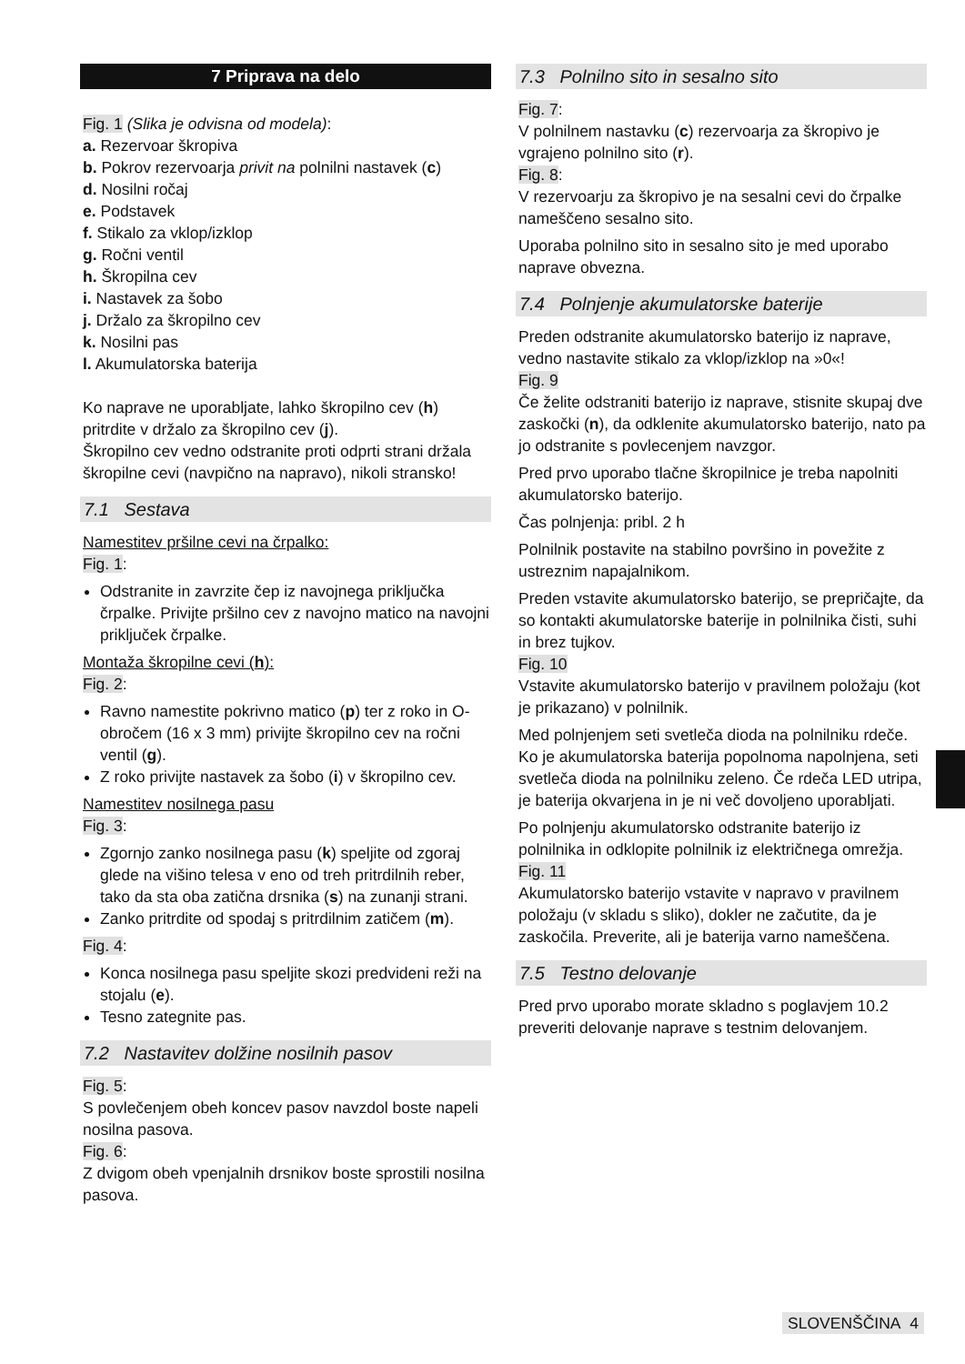7 Priprava na delo
Fig. 1 (Slika je odvisna od modela):
a. Rezervoar škropiva
b. Pokrov rezervoarja privit na polnilni nastavek (c)
d. Nosilni ročaj
e. Podstavek
f. Stikalo za vklop/izklop
g. Ročni ventil
h. Škropilna cev
i. Nastavek za šobo
j. Držalo za škropilno cev
k. Nosilni pas
l. Akumulatorska baterija
Ko naprave ne uporabljate, lahko škropilno cev (h) pritrdite v držalo za škropilno cev (j).
Škropilno cev vedno odstranite proti odprti strani držala škropilne cevi (navpično na napravo), nikoli stransko!
7.1 Sestava
Namestitev pršilne cevi na črpalko:
Fig. 1:
Odstranite in zavrzite čep iz navojnega priključka črpalke. Privijte pršilno cev z navojno matico na navojni priključek črpalke.
Montaža škropilne cevi (h):
Fig. 2:
Ravno namestite pokrivno matico (p) ter z roko in O-obročem (16 x 3 mm) privijte škropilno cev na ročni ventil (g).
Z roko privijte nastavek za šobo (i) v škropilno cev.
Namestitev nosilnega pasu
Fig. 3:
Zgornjo zanko nosilnega pasu (k) speljite od zgoraj glede na višino telesa v eno od treh pritrdilnih reber, tako da sta oba zatična drsnika (s) na zunanji strani.
Zanko pritrdite od spodaj s pritrdilnim zatičem (m).
Fig. 4:
Konca nosilnega pasu speljite skozi predvideni reži na stojalu (e).
Tesno zategnite pas.
7.2 Nastavitev dolžine nosilnih pasov
Fig. 5:
S povlečenjem obeh koncev pasov navzdol boste napeli nosilna pasova.
Fig. 6:
Z dvigom obeh vpenjalnih drsnikov boste sprostili nosilna pasova.
7.3 Polnilno sito in sesalno sito
Fig. 7:
V polnilnem nastavku (c) rezervoarja za škropivo je vgrajeno polnilno sito (r).
Fig. 8:
V rezervoarju za škropivo je na sesalni cevi do črpalke nameščeno sesalno sito.
Uporaba polnilno sito in sesalno sito je med uporabo naprave obvezna.
7.4 Polnjenje akumulatorske baterije
Preden odstranite akumulatorsko baterijo iz naprave, vedno nastavite stikalo za vklop/izklop na »0«!
Fig. 9
Če želite odstraniti baterijo iz naprave, stisnite skupaj dve zaskočki (n), da odklenite akumulatorsko baterijo, nato pa jo odstranite s povlecenjem navzgor.
Pred prvo uporabo tlačne škropilnice je treba napolniti akumulatorsko baterijo.
Čas polnjenja: pribl. 2 h
Polnilnik postavite na stabilno površino in povežite z ustreznim napajalnikom.
Preden vstavite akumulatorsko baterijo, se prepričajte, da so kontakti akumulatorske baterije in polnilnika čisti, suhi in brez tujkov.
Fig. 10
Vstavite akumulatorsko baterijo v pravilnem položaju (kot je prikazano) v polnilnik.
Med polnjenjem seti svetleča dioda na polnilniku rdeče. Ko je akumulatorska baterija popolnoma napolnjena, seti svetleča dioda na polnilniku zeleno. Če rdeča LED utripa, je baterija okvarjena in je ni več dovoljeno uporabljati.
Po polnjenju akumulatorsko odstranite baterijo iz polnilnika in odklopite polnilnik iz električnega omrežja.
Fig. 11
Akumulatorsko baterijo vstavite v napravo v pravilnem položaju (v skladu s sliko), dokler ne začutite, da je zaskočila. Preverite, ali je baterija varno nameščena.
7.5 Testno delovanje
Pred prvo uporabo morate skladno s poglavjem 10.2 preveriti delovanje naprave s testnim delovanjem.
SLOVENŠČINA 4